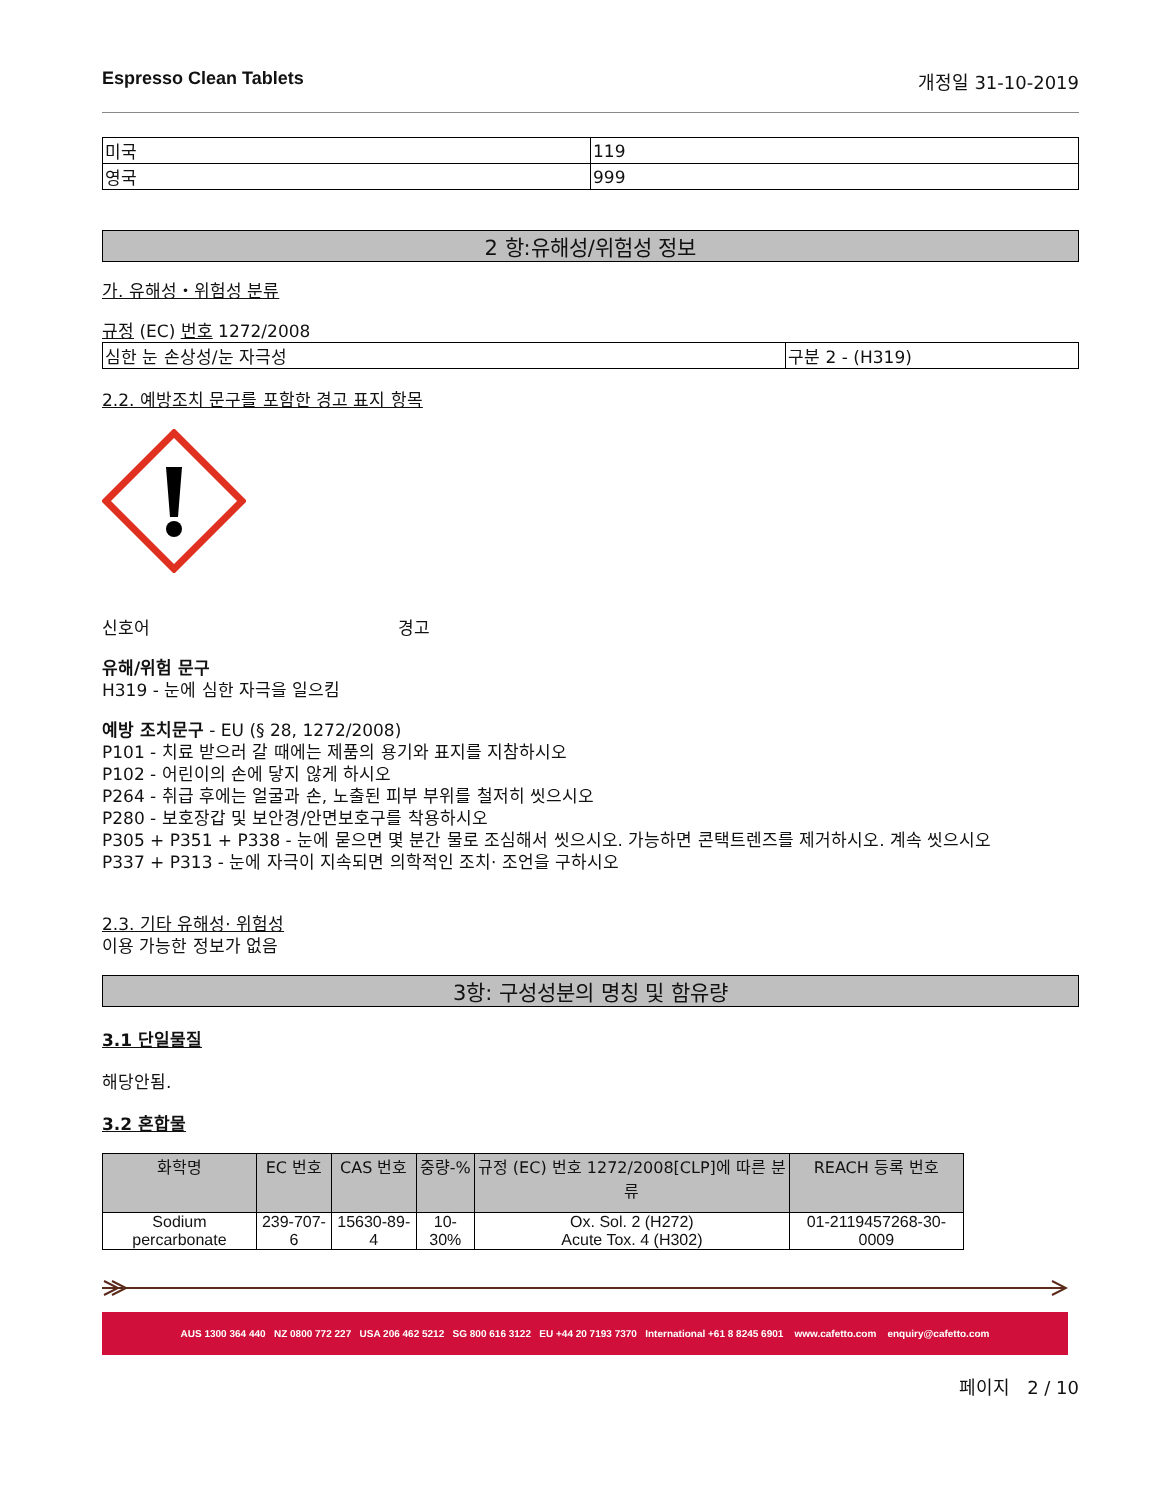Espresso Clean Tablets 개정일 31-10-2019
| 미국 | 119 |
| 영국 | 999 |
2 항:유해성/위험성 정보
가. 유해성・위험성 분류
규정 (EC) 번호 1272/2008
| 심한 눈 손상성/눈 자극성 | 구분 2 - (H319) |
2.2. 예방조치 문구를 포함한 경고 표지 항목
신호어 경고
유해/위험 문구
H319 - 눈에 심한 자극을 일으킴
예방 조치문구 - EU (§ 28, 1272/2008)
P101 - 치료 받으러 갈 때에는 제품의 용기와 표지를 지참하시오
P102 - 어린이의 손에 닿지 않게 하시오
P264 - 취급 후에는 얼굴과 손, 노출된 피부 부위를 철저히 씻으시오
P280 - 보호장갑 및 보안경/안면보호구를 착용하시오
P305 + P351 + P338 - 눈에 묻으면 몇 분간 물로 조심해서 씻으시오. 가능하면 콘택트렌즈를 제거하시오. 계속 씻으시오
P337 + P313 - 눈에 자극이 지속되면 의학적인 조치· 조언을 구하시오
2.3. 기타 유해성· 위험성
이용 가능한 정보가 없음
3항: 구성성분의 명칭 및 함유량
3.1 단일물질
해당안됨.
3.2 혼합물
| 화학명 | EC 번호 | CAS 번호 | 중량-% | 규정 (EC) 번호 1272/2008[CLP]에 따른 분류 | REACH 등록 번호 |
| --- | --- | --- | --- | --- | --- |
| Sodium percarbonate | 239-707-6 | 15630-89-4 | 10-30% | Ox. Sol. 2 (H272) Acute Tox. 4 (H302) | 01-2119457268-30-0009 |
AUS 1300 364 440 NZ 0800 772 227 USA 206 462 5212 SG 800 616 3122 EU +44 20 7193 7370 International +61 8 8245 6901 www.cafetto.com enquiry@cafetto.com
페이지 2 / 10